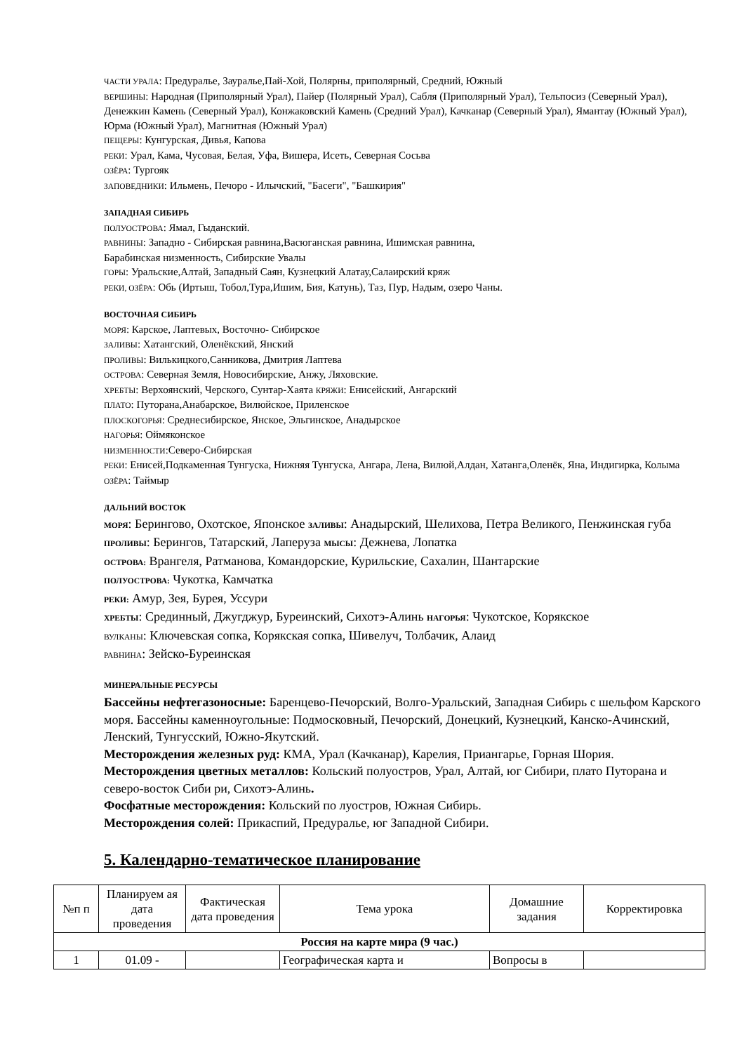ЧАСТИ УРАЛА: Предуралье, Зауралье,Пай-Хой, Полярны, приполярный, Средний, Южный
ВЕРШИНЫ: Народная (Приполярный Урал), Пайер (Полярный Урал), Сабля (Приполярный Урал), Тельпосиз (Северный Урал), Денежкин Камень (Северный Урал), Конжаковский Камень (Средний Урал), Качканар (Северный Урал), Ямантау (Южный Урал), Юрма (Южный Урал), Магнитная (Южный Урал)
ПЕЩЕРЫ: Кунгурская, Дивья, Капова
РЕКИ: Урал, Кама, Чусовая, Белая, Уфа, Вишера, Исеть, Северная Сосьва
ОЗЁРА: Тургояк
ЗАПОВЕДНИКИ: Ильмень, Печоро - Илычский, "Басеги", "Башкирия"
ЗАПАДНАЯ СИБИРЬ
ПОЛУОСТРОВА: Ямал, Гыданский.
РАВНИНЫ: Западно - Сибирская равнина,Васюганская равнина, Ишимская равнина,
Барабинская низменность, Сибирские Увалы
ГОРЫ: Уральские,Алтай, Западный Саян, Кузнецкий Алатау,Салаирский кряж
РЕКИ, ОЗЁРА: Обь (Иртыш, Тобол,Тура,Ишим, Бия, Катунь), Таз, Пур, Надым, озеро Чаны.
ВОСТОЧНАЯ СИБИРЬ
МОРЯ: Карское, Лаптевых, Восточно- Сибирское
ЗАЛИВЫ: Хатангский, Оленёкский, Янский
ПРОЛИВЫ: Вилькицкого,Санникова, Дмитрия Лаптева
ОСТРОВА: Северная Земля, Новосибирские, Анжу, Ляховские.
ХРЕБТЫ: Верхоянский, Черского, Сунтар-Хаята КРЯЖИ: Енисейский, Ангарский
ПЛАТО: Путорана,Анабарское, Вилюйское, Приленское
ПЛОСКОГОРЬЯ: Среднесибирское, Янское, Эльгинское, Анадырское
НАГОРЬЯ: Оймяконское
НИЗМЕННОСТИ:Северо-Сибирская
РЕКИ: Енисей,Подкаменная Тунгуска, Нижняя Тунгуска, Ангара, Лена, Вилюй,Алдан, Хатанга,Оленёк, Яна, Индигирка, Колыма ОЗЁРА: Таймыр
ДАЛЬНИЙ ВОСТОК
МОРЯ: Берингово, Охотское, Японское ЗАЛИВЫ: Анадырский, Шелихова, Петра Великого, Пенжинская губа ПРОЛИВЫ: Берингов, Татарский, Лаперуза МЫСЫ: Дежнева, Лопатка
ОСТРОВА: Врангеля, Ратманова, Командорские, Курильские, Сахалин, Шантарские
ПОЛУОСТРОВА: Чукотка, Камчатка
РЕКИ: Амур, Зея, Бурея, Уссури
ХРЕБТЫ: Срединный, Джугджур, Буреинский, Сихотэ-Алинь НАГОРЬЯ: Чукотское, Корякское
ВУЛКАНЫ: Ключевская сопка, Корякская сопка, Шивелуч, Толбачик, Алаид
РАВНИНА: Зейско-Буреинская
МИНЕРАЛЬНЫЕ РЕСУРСЫ
Бассейны нефтегазоносные: Баренцево-Печорский, Волго-Уральский, Западная Сибирь с шельфом Карского моря. Бассейны каменноугольные: Подмосковный, Печорский, Донецкий, Кузнецкий, Канско-Ачинский, Ленский, Тунгусский, Южно-Якутский.
Месторождения железных руд: КМА, Урал (Качканар), Карелия, Приангарье, Горная Шория.
Месторождения цветных металлов: Кольский полуостров, Урал, Алтай, юг Сибири, плато Путорана и северо-восток Сиби ри, Сихотэ-Алинь.
Фосфатные месторождения: Кольский по луостров, Южная Сибирь.
Месторождения солей: Прикаспий, Предуралье, юг Западной Сибири.
5. Календарно-тематическое планирование
| №п п | Планируем ая дата проведения | Фактическая дата проведения | Тема урока | Домашние задания | Корректировка |
| --- | --- | --- | --- | --- | --- |
| Россия на карте мира (9 час.) | | | | | |
| 1 | 01.09 - | | Географическая карта и | Вопросы в | |